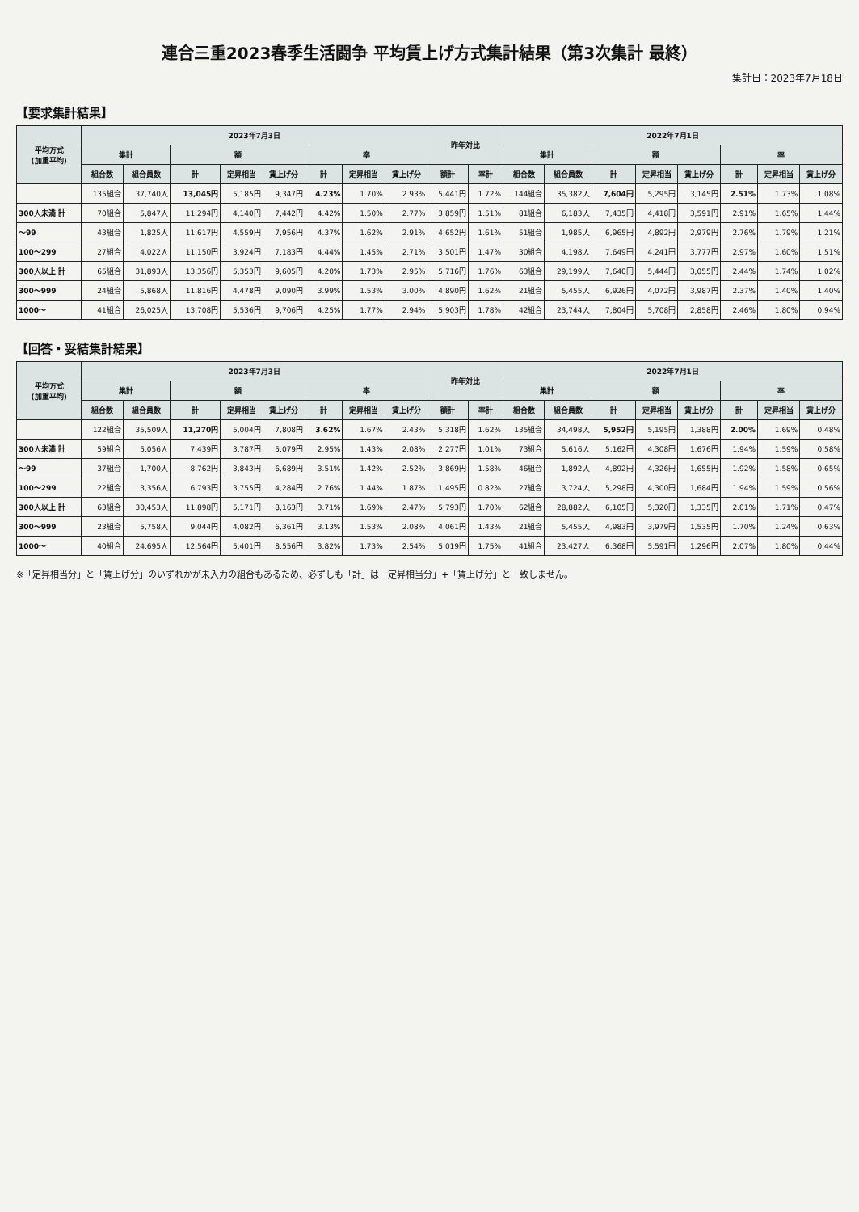連合三重2023春季生活闘争 平均賃上げ方式集計結果（第3次集計 最終）
集計日：2023年7月18日
【要求集計結果】
| 平均方式 (加重平均) | 2023年7月3日 | | | | | | | | 昨年対比 | | 2022年7月1日 | | | | | | | |
| --- | --- | --- | --- | --- | --- | --- | --- | --- | --- | --- | --- | --- | --- | --- | --- | --- | --- | --- |
| | 集計 | | 額 | | | 率 | | | | | 集計 | | 額 | | | 率 | | |
| | 組合数 | 組合員数 | 計 | 定昇相当 | 賃上げ分 | 計 | 定昇相当 | 賃上げ分 | 額計 | 率計 | 組合数 | 組合員数 | 計 | 定昇相当 | 賃上げ分 | 計 | 定昇相当 | 賃上げ分 |
| | 135組合 | 37,740人 | 13,045円 | 5,185円 | 9,347円 | 4.23% | 1.70% | 2.93% | 5,441円 | 1.72% | 144組合 | 35,382人 | 7,604円 | 5,295円 | 3,145円 | 2.51% | 1.73% | 1.08% |
| 300人未満 計 | 70組合 | 5,847人 | 11,294円 | 4,140円 | 7,442円 | 4.42% | 1.50% | 2.77% | 3,859円 | 1.51% | 81組合 | 6,183人 | 7,435円 | 4,418円 | 3,591円 | 2.91% | 1.65% | 1.44% |
| ～99 | 43組合 | 1,825人 | 11,617円 | 4,559円 | 7,956円 | 4.37% | 1.62% | 2.91% | 4,652円 | 1.61% | 51組合 | 1,985人 | 6,965円 | 4,892円 | 2,979円 | 2.76% | 1.79% | 1.21% |
| 100～299 | 27組合 | 4,022人 | 11,150円 | 3,924円 | 7,183円 | 4.44% | 1.45% | 2.71% | 3,501円 | 1.47% | 30組合 | 4,198人 | 7,649円 | 4,241円 | 3,777円 | 2.97% | 1.60% | 1.51% |
| 300人以上 計 | 65組合 | 31,893人 | 13,356円 | 5,353円 | 9,605円 | 4.20% | 1.73% | 2.95% | 5,716円 | 1.76% | 63組合 | 29,199人 | 7,640円 | 5,444円 | 3,055円 | 2.44% | 1.74% | 1.02% |
| 300～999 | 24組合 | 5,868人 | 11,816円 | 4,478円 | 9,090円 | 3.99% | 1.53% | 3.00% | 4,890円 | 1.62% | 21組合 | 5,455人 | 6,926円 | 4,072円 | 3,987円 | 2.37% | 1.40% | 1.40% |
| 1000～ | 41組合 | 26,025人 | 13,708円 | 5,536円 | 9,706円 | 4.25% | 1.77% | 2.94% | 5,903円 | 1.78% | 42組合 | 23,744人 | 7,804円 | 5,708円 | 2,858円 | 2.46% | 1.80% | 0.94% |
【回答・妥結集計結果】
| 平均方式 (加重平均) | 2023年7月3日 | | | | | | | | 昨年対比 | | 2022年7月1日 | | | | | | | |
| --- | --- | --- | --- | --- | --- | --- | --- | --- | --- | --- | --- | --- | --- | --- | --- | --- | --- | --- |
| | 集計 | | 額 | | | 率 | | | | | 集計 | | 額 | | | 率 | | |
| | 組合数 | 組合員数 | 計 | 定昇相当 | 賃上げ分 | 計 | 定昇相当 | 賃上げ分 | 額計 | 率計 | 組合数 | 組合員数 | 計 | 定昇相当 | 賃上げ分 | 計 | 定昇相当 | 賃上げ分 |
| | 122組合 | 35,509人 | 11,270円 | 5,004円 | 7,808円 | 3.62% | 1.67% | 2.43% | 5,318円 | 1.62% | 135組合 | 34,498人 | 5,952円 | 5,195円 | 1,388円 | 2.00% | 1.69% | 0.48% |
| 300人未満 計 | 59組合 | 5,056人 | 7,439円 | 3,787円 | 5,079円 | 2.95% | 1.43% | 2.08% | 2,277円 | 1.01% | 73組合 | 5,616人 | 5,162円 | 4,308円 | 1,676円 | 1.94% | 1.59% | 0.58% |
| ～99 | 37組合 | 1,700人 | 8,762円 | 3,843円 | 6,689円 | 3.51% | 1.42% | 2.52% | 3,869円 | 1.58% | 46組合 | 1,892人 | 4,892円 | 4,326円 | 1,655円 | 1.92% | 1.58% | 0.65% |
| 100～299 | 22組合 | 3,356人 | 6,793円 | 3,755円 | 4,284円 | 2.76% | 1.44% | 1.87% | 1,495円 | 0.82% | 27組合 | 3,724人 | 5,298円 | 4,300円 | 1,684円 | 1.94% | 1.59% | 0.56% |
| 300人以上 計 | 63組合 | 30,453人 | 11,898円 | 5,171円 | 8,163円 | 3.71% | 1.69% | 2.47% | 5,793円 | 1.70% | 62組合 | 28,882人 | 6,105円 | 5,320円 | 1,335円 | 2.01% | 1.71% | 0.47% |
| 300～999 | 23組合 | 5,758人 | 9,044円 | 4,082円 | 6,361円 | 3.13% | 1.53% | 2.08% | 4,061円 | 1.43% | 21組合 | 5,455人 | 4,983円 | 3,979円 | 1,535円 | 1.70% | 1.24% | 0.63% |
| 1000～ | 40組合 | 24,695人 | 12,564円 | 5,401円 | 8,556円 | 3.82% | 1.73% | 2.54% | 5,019円 | 1.75% | 41組合 | 23,427人 | 6,368円 | 5,591円 | 1,296円 | 2.07% | 1.80% | 0.44% |
※「定昇相当分」と「賃上げ分」のいずれかが未入力の組合もあるため、必ずしも「計」は「定昇相当分」+「賃上げ分」と一致しません。